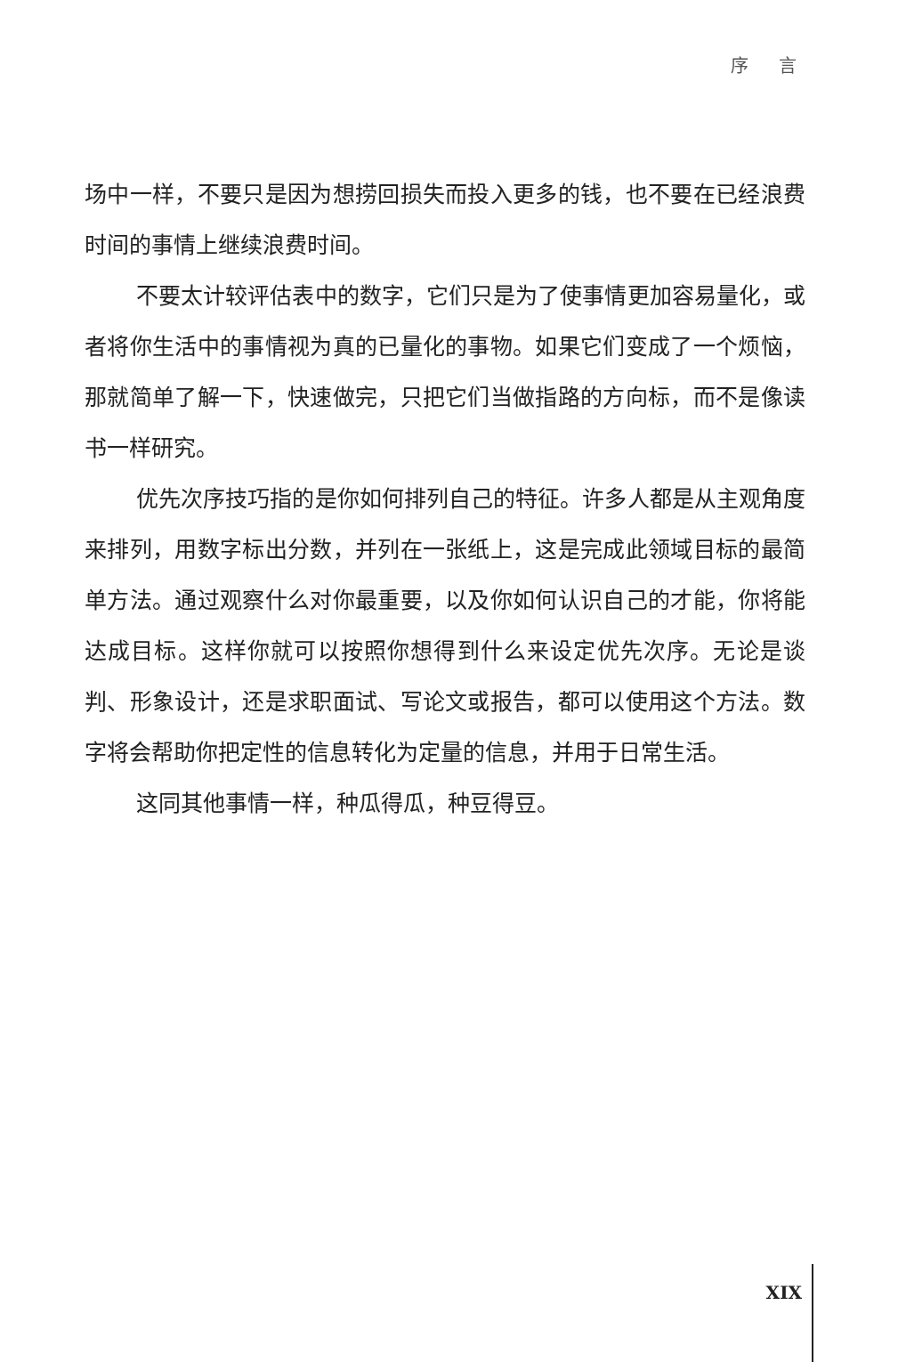序 言
场中一样，不要只是因为想捞回损失而投入更多的钱，也不要在已经浪费时间的事情上继续浪费时间。
不要太计较评估表中的数字，它们只是为了使事情更加容易量化，或者将你生活中的事情视为真的已量化的事物。如果它们变成了一个烦恼，那就简单了解一下，快速做完，只把它们当做指路的方向标，而不是像读书一样研究。
优先次序技巧指的是你如何排列自己的特征。许多人都是从主观角度来排列，用数字标出分数，并列在一张纸上，这是完成此领域目标的最简单方法。通过观察什么对你最重要，以及你如何认识自己的才能，你将能达成目标。这样你就可以按照你想得到什么来设定优先次序。无论是谈判、形象设计，还是求职面试、写论文或报告，都可以使用这个方法。数字将会帮助你把定性的信息转化为定量的信息，并用于日常生活。
这同其他事情一样，种瓜得瓜，种豆得豆。
XIX